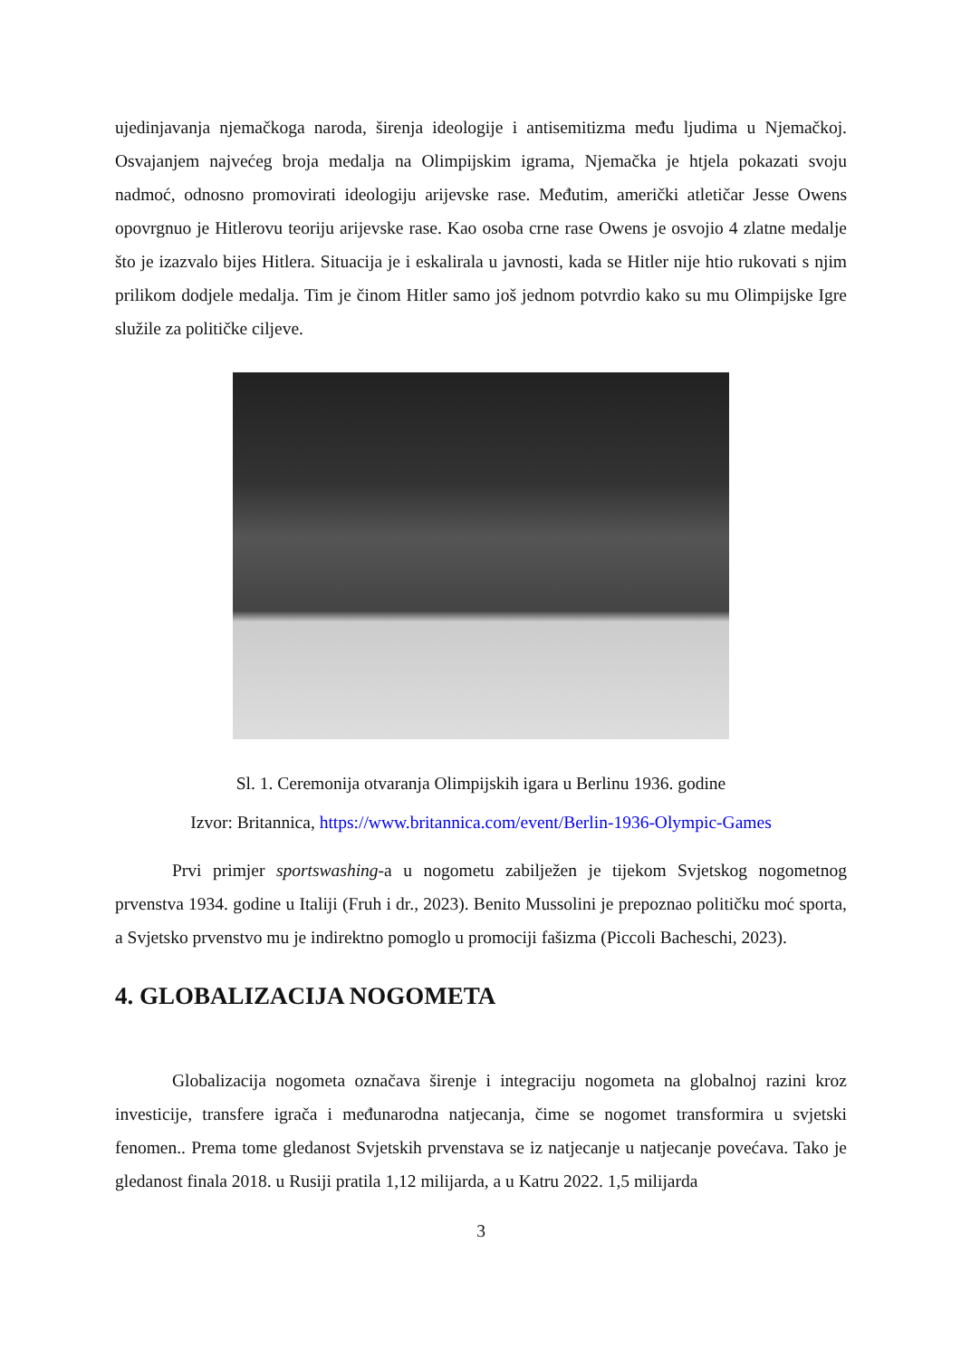ujedinjavanja njemačkoga naroda, širenja ideologije i antisemitizma među ljudima u Njemačkoj. Osvajanjem najvećeg broja medalja na Olimpijskim igrama, Njemačka je htjela pokazati svoju nadmoć, odnosno promovirati ideologiju arijevske rase. Međutim, američki atletičar Jesse Owens opovrgnuo je Hitlerovu teoriju arijevske rase. Kao osoba crne rase Owens je osvojio 4 zlatne medalje što je izazvalo bijes Hitlera. Situacija je i eskalirala u javnosti, kada se Hitler nije htio rukovati s njim prilikom dodjele medalja. Tim je činom Hitler samo još jednom potvrdio kako su mu Olimpijske Igre služile za političke ciljeve.
Sl. 1. Ceremonija otvaranja Olimpijskih igara u Berlinu 1936. godine
Izvor: Britannica, https://www.britannica.com/event/Berlin-1936-Olympic-Games
Prvi primjer sportswashing-a u nogometu zabilježen je tijekom Svjetskog nogometnog prvenstva 1934. godine u Italiji (Fruh i dr., 2023). Benito Mussolini je prepoznao političku moć sporta, a Svjetsko prvenstvo mu je indirektno pomoglo u promociji fašizma (Piccoli Bacheschi, 2023).
4. GLOBALIZACIJA NOGOMETA
Globalizacija nogometa označava širenje i integraciju nogometa na globalnoj razini kroz investicije, transfere igrača i međunarodna natjecanja, čime se nogomet transformira u svjetski fenomen.. Prema tome gledanost Svjetskih prvenstava se iz natjecanje u natjecanje povećava. Tako je gledanost finala 2018. u Rusiji pratila 1,12 milijarda, a u Katru 2022. 1,5 milijarda
3